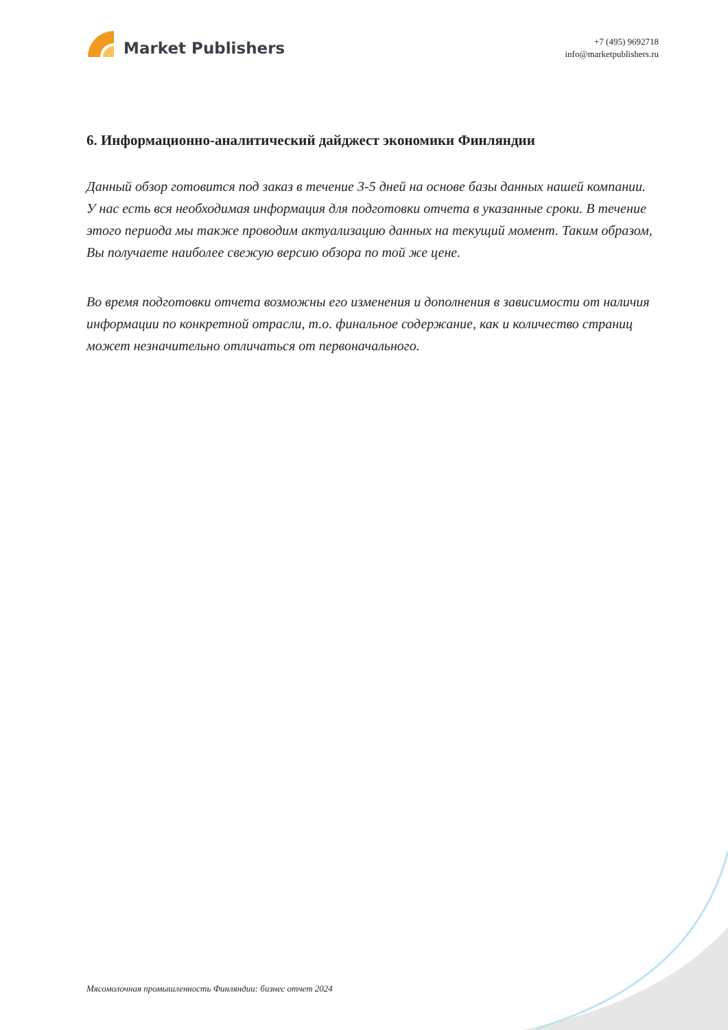Market Publishers
+7 (495) 9692718
info@marketpublishers.ru
6. Информационно-аналитический дайджест экономики Финляндии
Данный обзор готовится под заказ в течение 3-5 дней на основе базы данных нашей компании. У нас есть вся необходимая информация для подготовки отчета в указанные сроки. В течение этого периода мы также проводим актуализацию данных на текущий момент. Таким образом, Вы получаете наиболее свежую версию обзора по той же цене.
Во время подготовки отчета возможны его изменения и дополнения в зависимости от наличия информации по конкретной отрасли, т.о. финальное содержание, как и количество страниц может незначительно отличаться от первоначального.
Мясомолочная промышленность Финляндии: бизнес отчет 2024